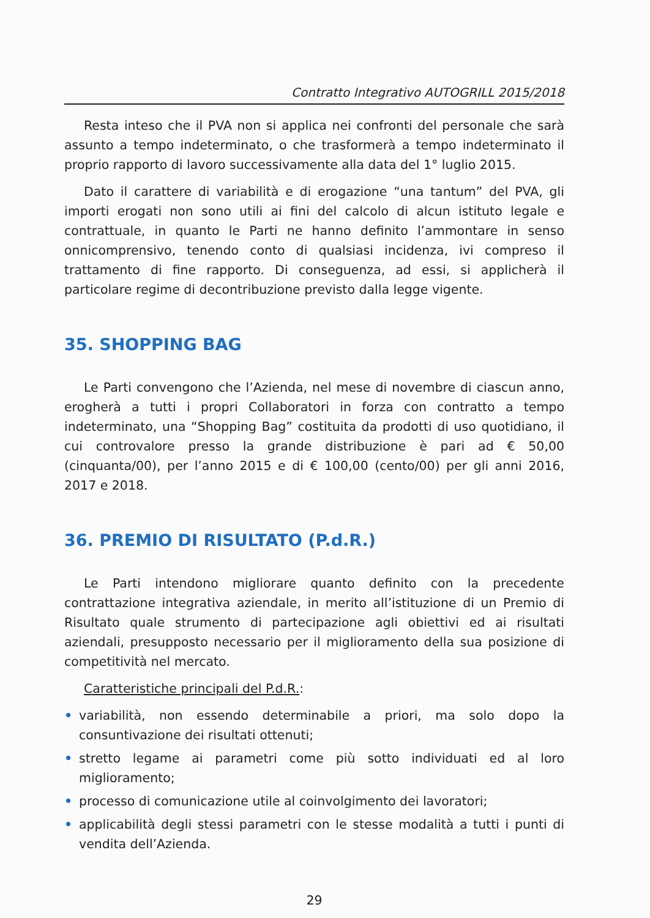Contratto Integrativo AUTOGRILL 2015/2018
Resta inteso che il PVA non si applica nei confronti del personale che sarà assunto a tempo indeterminato, o che trasformerà a tempo indeterminato il proprio rapporto di lavoro successivamente alla data del 1° luglio 2015.
Dato il carattere di variabilità e di erogazione “una tantum” del PVA, gli importi erogati non sono utili ai fini del calcolo di alcun istituto legale e contrattuale, in quanto le Parti ne hanno definito l’ammontare in senso onnicomprensivo, tenendo conto di qualsiasi incidenza, ivi compreso il trattamento di fine rapporto. Di conseguenza, ad essi, si applicherà il particolare regime di decontribuzione previsto dalla legge vigente.
35. SHOPPING BAG
Le Parti convengono che l’Azienda, nel mese di novembre di ciascun anno, erogherà a tutti i propri Collaboratori in forza con contratto a tempo indeterminato, una “Shopping Bag” costituita da prodotti di uso quotidiano, il cui controvalore presso la grande distribuzione è pari ad € 50,00 (cinquanta/00), per l’anno 2015 e di € 100,00 (cento/00) per gli anni 2016, 2017 e 2018.
36. PREMIO DI RISULTATO (P.d.R.)
Le Parti intendono migliorare quanto definito con la precedente contrattazione integrativa aziendale, in merito all’istituzione di un Premio di Risultato quale strumento di partecipazione agli obiettivi ed ai risultati aziendali, presupposto necessario per il miglioramento della sua posizione di competitività nel mercato.
Caratteristiche principali del P.d.R.:
• variabilità, non essendo determinabile a priori, ma solo dopo la consuntivazione dei risultati ottenuti;
• stretto legame ai parametri come più sotto individuati ed al loro miglioramento;
• processo di comunicazione utile al coinvolgimento dei lavoratori;
• applicabilità degli stessi parametri con le stesse modalità a tutti i punti di vendita dell’Azienda.
29